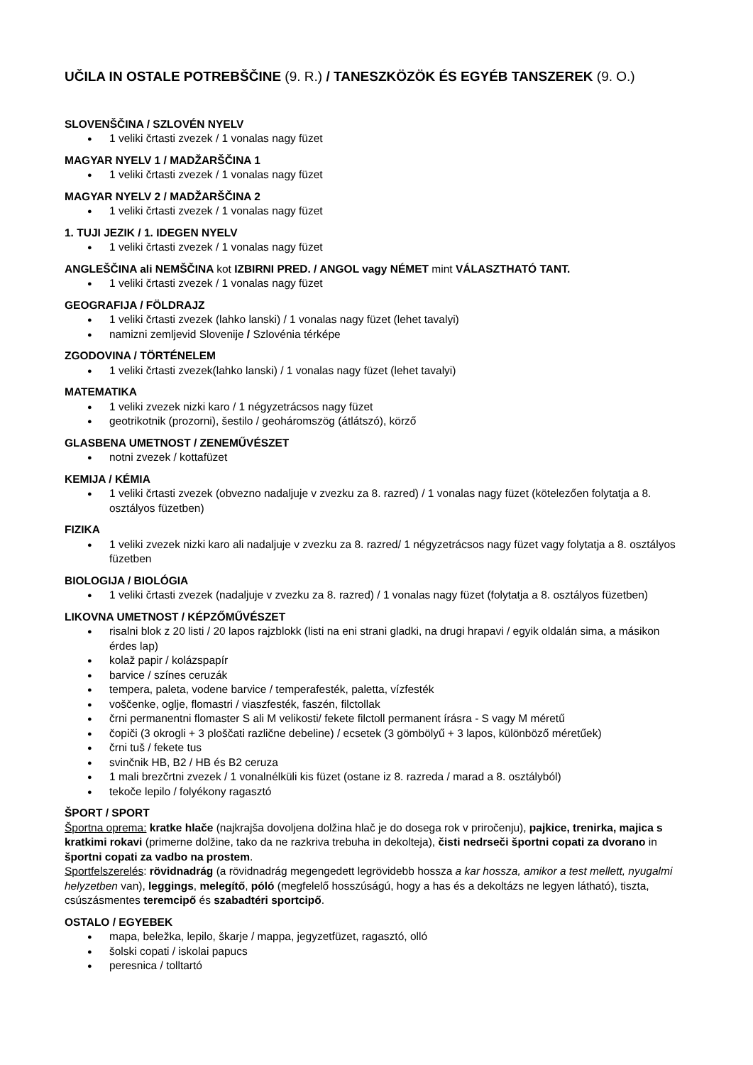UČILA IN OSTALE POTREBŠČINE (9. R.) / TANESZKÖZÖK ÉS EGYÉB TANSZEREK (9. O.)
SLOVENŠČINA / SZLOVÉN NYELV
1 veliki črtasti zvezek / 1 vonalas nagy füzet
MAGYAR NYELV 1 / MADŽARŠČINA 1
1 veliki črtasti zvezek / 1 vonalas nagy füzet
MAGYAR NYELV 2 / MADŽARŠČINA 2
1 veliki črtasti zvezek / 1 vonalas nagy füzet
1. TUJI JEZIK / 1. IDEGEN NYELV
1 veliki črtasti zvezek / 1 vonalas nagy füzet
ANGLEŠČINA ali NEMŠČINA kot IZBIRNI PRED. / ANGOL vagy NÉMET mint VÁLASZTHATÓ TANT.
1 veliki črtasti zvezek / 1 vonalas nagy füzet
GEOGRAFIJA / FÖLDRAJZ
1 veliki črtasti zvezek (lahko lanski) / 1 vonalas nagy füzet (lehet tavalyi)
namizni zemljevid Slovenije / Szlovénia térképe
ZGODOVINA / TÖRTÉNELEM
1 veliki črtasti zvezek(lahko lanski) / 1 vonalas nagy füzet (lehet tavalyi)
MATEMATIKA
1 veliki zvezek nizki karo / 1 négyzetrácsos nagy füzet
geotrikotnik (prozorni), šestilo / geoháromszög (átlátszó), körző
GLASBENA UMETNOST / ZENEMŰVÉSZET
notni zvezek / kottafüzet
KEMIJA / KÉMIA
1 veliki črtasti zvezek (obvezno nadaljuje v zvezku za 8. razred) / 1 vonalas nagy füzet (kötelezően folytatja a 8. osztályos füzetben)
FIZIKA
1 veliki zvezek nizki karo ali nadaljuje v zvezku za 8. razred/ 1 négyzetrácsos nagy füzet vagy folytatja a 8. osztályos füzetben
BIOLOGIJA / BIOLÓGIA
1 veliki črtasti zvezek (nadaljuje v zvezku za 8. razred) / 1 vonalas nagy füzet (folytatja a 8. osztályos füzetben)
LIKOVNA UMETNOST / KÉPZŐMŰVÉSZET
risalni blok z 20 listi / 20 lapos rajzblokk (listi na eni strani gladki, na drugi hrapavi / egyik oldalán sima, a másikon érdes lap)
kolaž papir / kolázspapír
barvice / színes ceruzák
tempera, paleta, vodene barvice / temperafesték, paletta, vízfesték
voščenke, oglje, flomastri / viaszfesték, faszén, filctollak
črni permanentni flomaster S ali M velikosti/ fekete filctoll permanent írásra - S vagy M méretű
čopiči (3 okrogli + 3 ploščati različne debeline) / ecsetek (3 gömbölyű + 3 lapos, különböző méretűek)
črni tuš / fekete tus
svinčnik HB, B2 / HB és B2 ceruza
1 mali brezčrtni zvezek / 1 vonalnélküli kis füzet (ostane iz 8. razreda / marad a 8. osztályból)
tekoče lepilo / folyékony ragasztó
ŠPORT / SPORT
Športna oprema: kratke hlače (najkrajša dovoljena dolžina hlač je do dosega rok v priročenju), pajkice, trenirka, majica s kratkimi rokavi (primerne dolžine, tako da ne razkriva trebuha in dekolteja), čisti nedrseči športni copati za dvorano in športni copati za vadbo na prostem.
Sportfelszerelés: rövidnadrág (a rövidnadrág megengedett legrövidebb hossza a kar hossza, amikor a test mellett, nyugalmi helyzetben van), leggings, melegítő, póló (megfelelő hosszúságú, hogy a has és a dekoltázs ne legyen látható), tiszta, csúszásmentes teremcipő és szabadtéri sportcipő.
OSTALO / EGYEBEK
mapa, beležka, lepilo, škarje / mappa, jegyzetfüzet, ragasztó, olló
šolski copati / iskolai papucs
peresnica / tolltartó